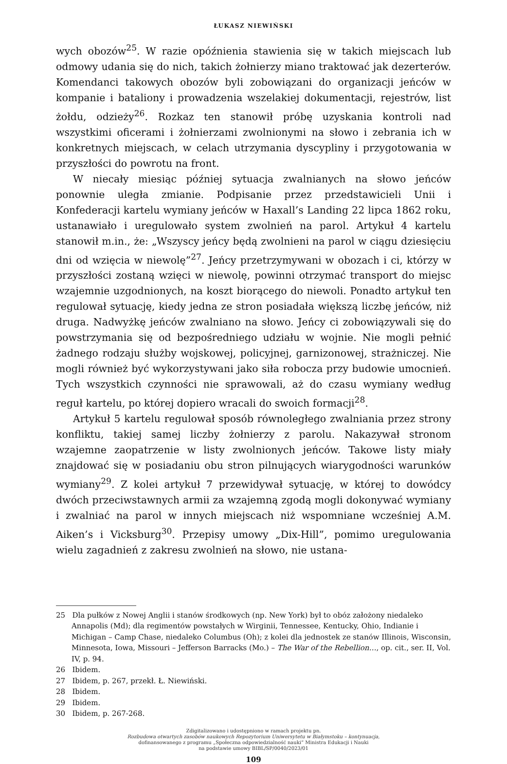ŁUKASZ NIEWIŃSKI
wych obozów<sup>25</sup>. W razie opóźnienia stawienia się w takich miejscach lub odmowy udania się do nich, takich żołnierzy miano traktować jak dezerterów. Komendanci takowych obozów byli zobowiązani do organizacji jeńców w kompanie i bataliony i prowadzenia wszelakiej dokumentacji, rejestrów, list żołdu, odzieży<sup>26</sup>. Rozkaz ten stanowił próbę uzyskania kontroli nad wszystkimi oficerami i żołnierzami zwolnionymi na słowo i zebrania ich w konkretnych miejscach, w celach utrzymania dyscypliny i przygotowania w przyszłości do powrotu na front.
W niecały miesiąc później sytuacja zwalnianych na słowo jeńców ponownie uległa zmianie. Podpisanie przez przedstawicieli Unii i Konfederacji kartelu wymiany jeńców w Haxall’s Landing 22 lipca 1862 roku, ustanawiało i uregulowało system zwolnień na parol. Artykuł 4 kartelu stanowił m.in., że: „Wszyscy jeńcy będą zwolnieni na parol w ciągu dziesięciu dni od wzięcia w niewolę”<sup>27</sup>. Jeńcy przetrzymywani w obozach i ci, którzy w przyszłości zostaną wzięci w niewolę, powinni otrzymać transport do miejsc wzajemnie uzgodnionych, na koszt biorącego do niewoli. Ponadto artykuł ten regulował sytuację, kiedy jedna ze stron posiadała większą liczbę jeńców, niż druga. Nadwyżkę jeńców zwalniano na słowo. Jeńcy ci zobowiązywali się do powstrzymania się od bezpośredniego udziału w wojnie. Nie mogli pełnić żadnego rodzaju służby wojskowej, policyjnej, garnizonowej, strażniczej. Nie mogli również być wykorzystywani jako siła robocza przy budowie umocnień. Tych wszystkich czynności nie sprawowali, aż do czasu wymiany według reguł kartelu, po której dopiero wracali do swoich formacji<sup>28</sup>.
Artykuł 5 kartelu regulował sposób równoległego zwalniania przez strony konfliktu, takiej samej liczby żołnierzy z parolu. Nakazywał stronom wzajemne zaopatrzenie w listy zwolnionych jeńców. Takowe listy miały znajdować się w posiadaniu obu stron pilnujących wiarygodności warunków wymiany<sup>29</sup>. Z kolei artykuł 7 przewidywał sytuację, w której to dowódcy dwóch przeciwstawnych armii za wzajemną zgodą mogli dokonywać wymiany i zwalniać na parol w innych miejscach niż wspomniane wcześniej A.M. Aiken’s i Vicksburg<sup>30</sup>. Przepisy umowy „Dix-Hill”, pomimo uregulowania wielu zagadnień z zakresu zwolnień na słowo, nie ustana-
25 Dla pułków z Nowej Anglii i stanów środkowych (np. New York) był to obóz założony niedaleko Annapolis (Md); dla regimentów powstałych w Wirginii, Tennessee, Kentucky, Ohio, Indianie i Michigan – Camp Chase, niedaleko Columbus (Oh); z kolei dla jednostek ze stanów Illinois, Wisconsin, Minnesota, Iowa, Missouri – Jefferson Barracks (Mo.) – The War of the Rebellion…, op. cit., ser. II, Vol. IV, p. 94.
26 Ibidem.
27 Ibidem, p. 267, przekł. Ł. Niewiński.
28 Ibidem.
29 Ibidem.
30 Ibidem, p. 267-268.
Zdigitalizowano i udostępniono w ramach projektu pn.
Rozbudowa otwartych zasobów naukowych Repozytorium Uniwersytetu w Białymstoku – kontynuacja,
dofinansowanego z programu „Społeczna odpowiedzialność nauki” Ministra Edukacji i Nauki
na podstawie umowy BIBL/SP/0040/2023/01
109